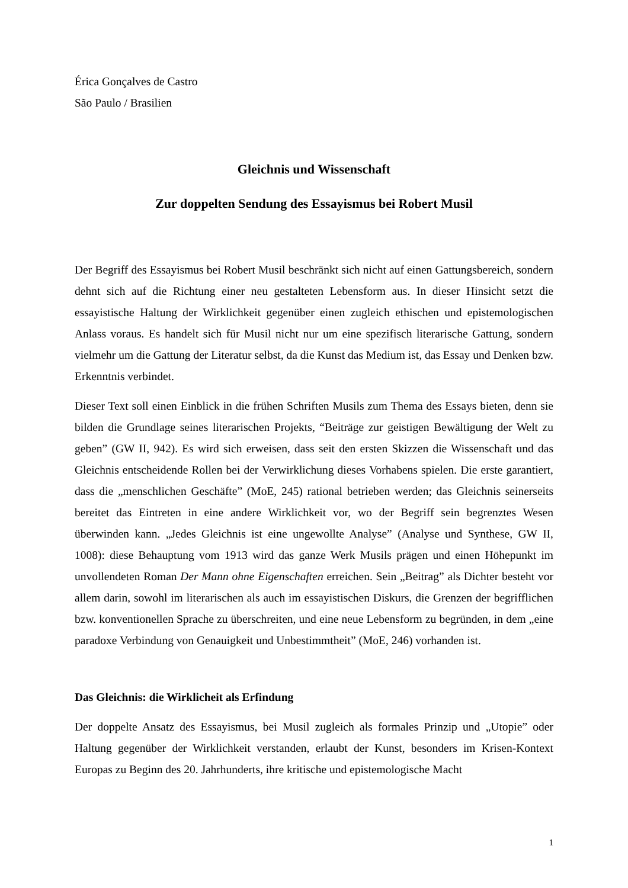Érica Gonçalves de Castro
São Paulo / Brasilien
Gleichnis und Wissenschaft
Zur doppelten Sendung des Essayismus bei Robert Musil
Der Begriff des Essayismus bei Robert Musil beschränkt sich nicht auf einen Gattungsbereich, sondern dehnt sich auf die Richtung einer neu gestalteten Lebensform aus. In dieser Hinsicht setzt die essayistische Haltung der Wirklichkeit gegenüber einen zugleich ethischen und epistemologischen Anlass voraus. Es handelt sich für Musil nicht nur um eine spezifisch literarische Gattung, sondern vielmehr um die Gattung der Literatur selbst, da die Kunst das Medium ist, das Essay und Denken bzw. Erkenntnis verbindet.
Dieser Text soll einen Einblick in die frühen Schriften Musils zum Thema des Essays bieten, denn sie bilden die Grundlage seines literarischen Projekts, “Beiträge zur geistigen Bewältigung der Welt zu geben” (GW II, 942). Es wird sich erweisen, dass seit den ersten Skizzen die Wissenschaft und das Gleichnis entscheidende Rollen bei der Verwirklichung dieses Vorhabens spielen. Die erste garantiert, dass die „menschlichen Geschäfte” (MoE, 245) rational betrieben werden; das Gleichnis seinerseits bereitet das Eintreten in eine andere Wirklichkeit vor, wo der Begriff sein begrenztes Wesen überwinden kann. „Jedes Gleichnis ist eine ungewollte Analyse” (Analyse und Synthese, GW II, 1008): diese Behauptung vom 1913 wird das ganze Werk Musils prägen und einen Höhepunkt im unvollendeten Roman Der Mann ohne Eigenschaften erreichen. Sein „Beitrag” als Dichter besteht vor allem darin, sowohl im literarischen als auch im essayistischen Diskurs, die Grenzen der begrifflichen bzw. konventionellen Sprache zu überschreiten, und eine neue Lebensform zu begründen, in dem „eine paradoxe Verbindung von Genauigkeit und Unbestimmtheit” (MoE, 246) vorhanden ist.
Das Gleichnis: die Wirklicheit als Erfindung
Der doppelte Ansatz des Essayismus, bei Musil zugleich als formales Prinzip und „Utopie” oder Haltung gegenüber der Wirklichkeit verstanden, erlaubt der Kunst, besonders im Krisen-Kontext Europas zu Beginn des 20. Jahrhunderts, ihre kritische und epistemologische Macht
1